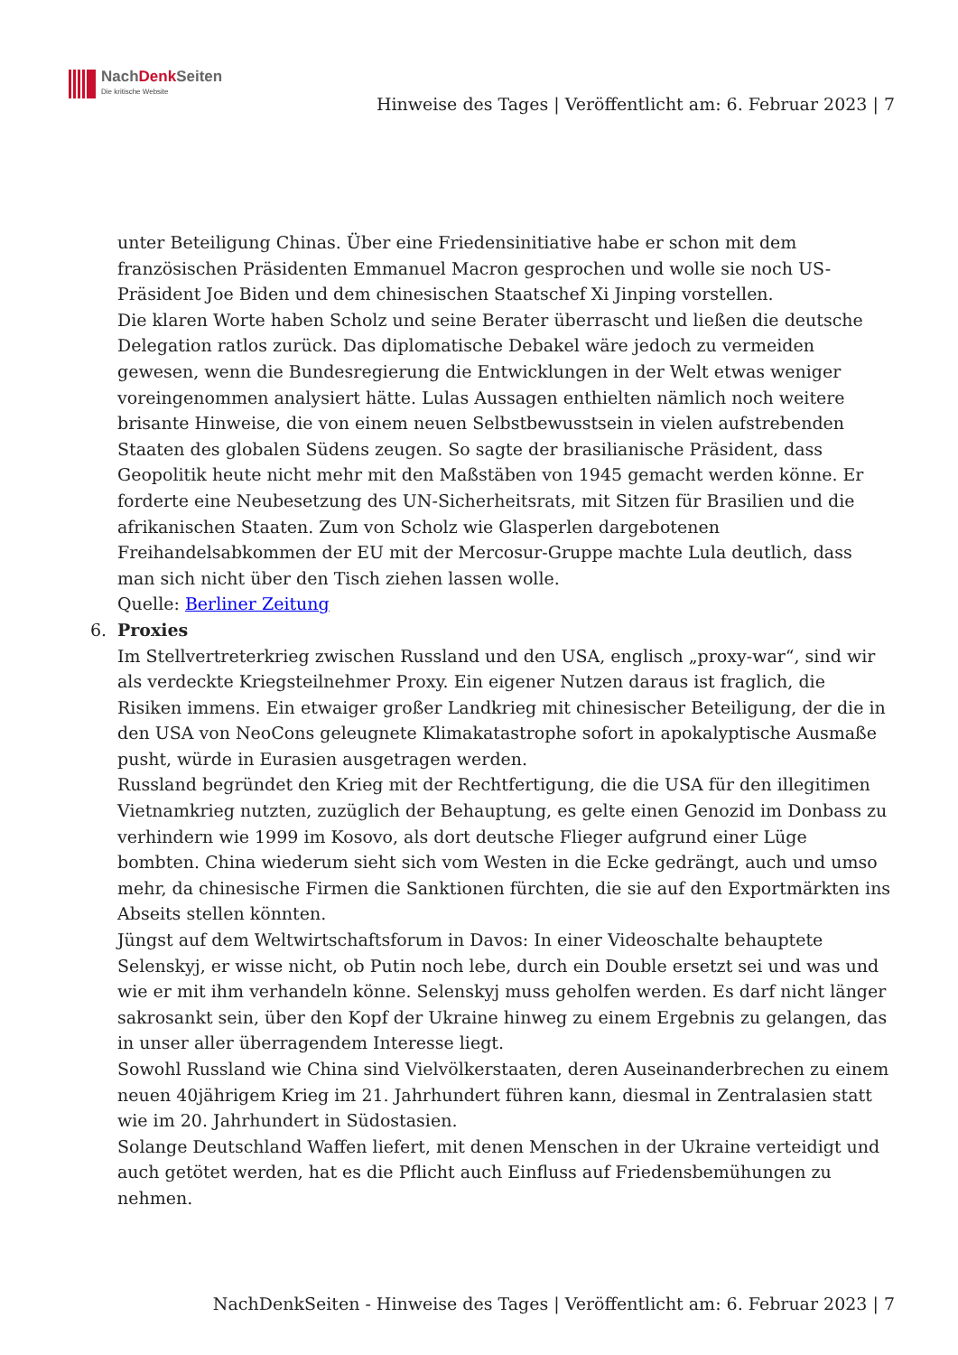NachDenk Seiten
Die kritische Website
Hinweise des Tages | Veröffentlicht am: 6. Februar 2023 | 7
unter Beteiligung Chinas. Über eine Friedensinitiative habe er schon mit dem französischen Präsidenten Emmanuel Macron gesprochen und wolle sie noch US-Präsident Joe Biden und dem chinesischen Staatschef Xi Jinping vorstellen.
Die klaren Worte haben Scholz und seine Berater überrascht und ließen die deutsche Delegation ratlos zurück. Das diplomatische Debakel wäre jedoch zu vermeiden gewesen, wenn die Bundesregierung die Entwicklungen in der Welt etwas weniger voreingenommen analysiert hätte. Lulas Aussagen enthielten nämlich noch weitere brisante Hinweise, die von einem neuen Selbstbewusstsein in vielen aufstrebenden Staaten des globalen Südens zeugen. So sagte der brasilianische Präsident, dass Geopolitik heute nicht mehr mit den Maßstäben von 1945 gemacht werden könne. Er forderte eine Neubesetzung des UN-Sicherheitsrats, mit Sitzen für Brasilien und die afrikanischen Staaten. Zum von Scholz wie Glasperlen dargebotenen Freihandelsabkommen der EU mit der Mercosur-Gruppe machte Lula deutlich, dass man sich nicht über den Tisch ziehen lassen wolle.
Quelle: Berliner Zeitung
6. Proxies
Im Stellvertreterkrieg zwischen Russland und den USA, englisch „proxy-war“, sind wir als verdeckte Kriegsteilnehmer Proxy. Ein eigener Nutzen daraus ist fraglich, die Risiken immens. Ein etwaiger großer Landkrieg mit chinesischer Beteiligung, der die in den USA von NeoCons geleugnete Klimakatastrophe sofort in apokalyptische Ausmaße pusht, würde in Eurasien ausgetragen werden.
Russland begründet den Krieg mit der Rechtfertigung, die die USA für den illegitimen Vietnamkrieg nutzten, zuzüglich der Behauptung, es gelte einen Genozid im Donbass zu verhindern wie 1999 im Kosovo, als dort deutsche Flieger aufgrund einer Lüge bombten. China wiederum sieht sich vom Westen in die Ecke gedrängt, auch und umso mehr, da chinesische Firmen die Sanktionen fürchten, die sie auf den Exportmärkten ins Abseits stellen könnten.
Jüngst auf dem Weltwirtschaftsforum in Davos: In einer Videoschalte behauptete Selenskyj, er wisse nicht, ob Putin noch lebe, durch ein Double ersetzt sei und was und wie er mit ihm verhandeln könne. Selenskyj muss geholfen werden. Es darf nicht länger sakrosankt sein, über den Kopf der Ukraine hinweg zu einem Ergebnis zu gelangen, das in unser aller überragendem Interesse liegt.
Sowohl Russland wie China sind Vielvölkerstaaten, deren Auseinanderbrechen zu einem neuen 40jährigem Krieg im 21. Jahrhundert führen kann, diesmal in Zentralasien statt wie im 20. Jahrhundert in Südostasien.
Solange Deutschland Waffen liefert, mit denen Menschen in der Ukraine verteidigt und auch getötet werden, hat es die Pflicht auch Einfluss auf Friedensbemühungen zu nehmen.
NachDenkSeiten - Hinweise des Tages | Veröffentlicht am: 6. Februar 2023 | 7